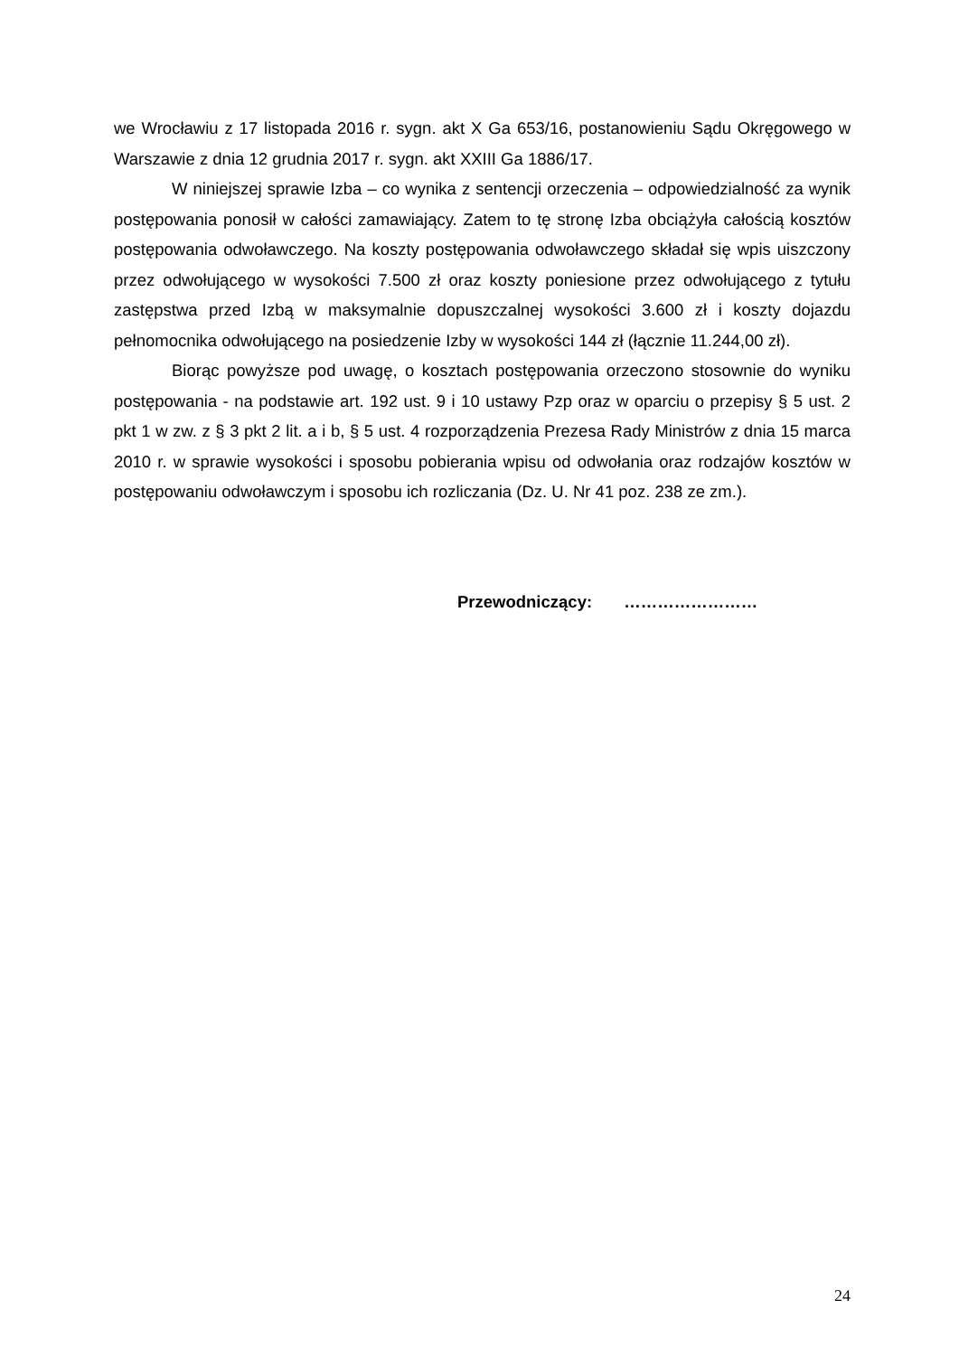we Wrocławiu z 17 listopada 2016 r. sygn. akt X Ga 653/16, postanowieniu Sądu Okręgowego w Warszawie z dnia 12 grudnia 2017 r. sygn. akt XXIII Ga 1886/17.
W niniejszej sprawie Izba – co wynika z sentencji orzeczenia – odpowiedzialność za wynik postępowania ponosił w całości zamawiający. Zatem to tę stronę Izba obciążyła całością kosztów postępowania odwoławczego. Na koszty postępowania odwoławczego składał się wpis uiszczony przez odwołującego w wysokości 7.500 zł oraz koszty poniesione przez odwołującego z tytułu zastępstwa przed Izbą w maksymalnie dopuszczalnej wysokości 3.600 zł i koszty dojazdu pełnomocnika odwołującego na posiedzenie Izby w wysokości 144 zł (łącznie 11.244,00 zł).
Biorąc powyższe pod uwagę, o kosztach postępowania orzeczono stosownie do wyniku postępowania - na podstawie art. 192 ust. 9 i 10 ustawy Pzp oraz w oparciu o przepisy § 5 ust. 2 pkt 1 w zw. z § 3 pkt 2 lit. a i b, § 5 ust. 4 rozporządzenia Prezesa Rady Ministrów z dnia 15 marca 2010 r. w sprawie wysokości i sposobu pobierania wpisu od odwołania oraz rodzajów kosztów w postępowaniu odwoławczym i sposobu ich rozliczania (Dz. U. Nr 41 poz. 238 ze zm.).
Przewodniczący: ……………………
24